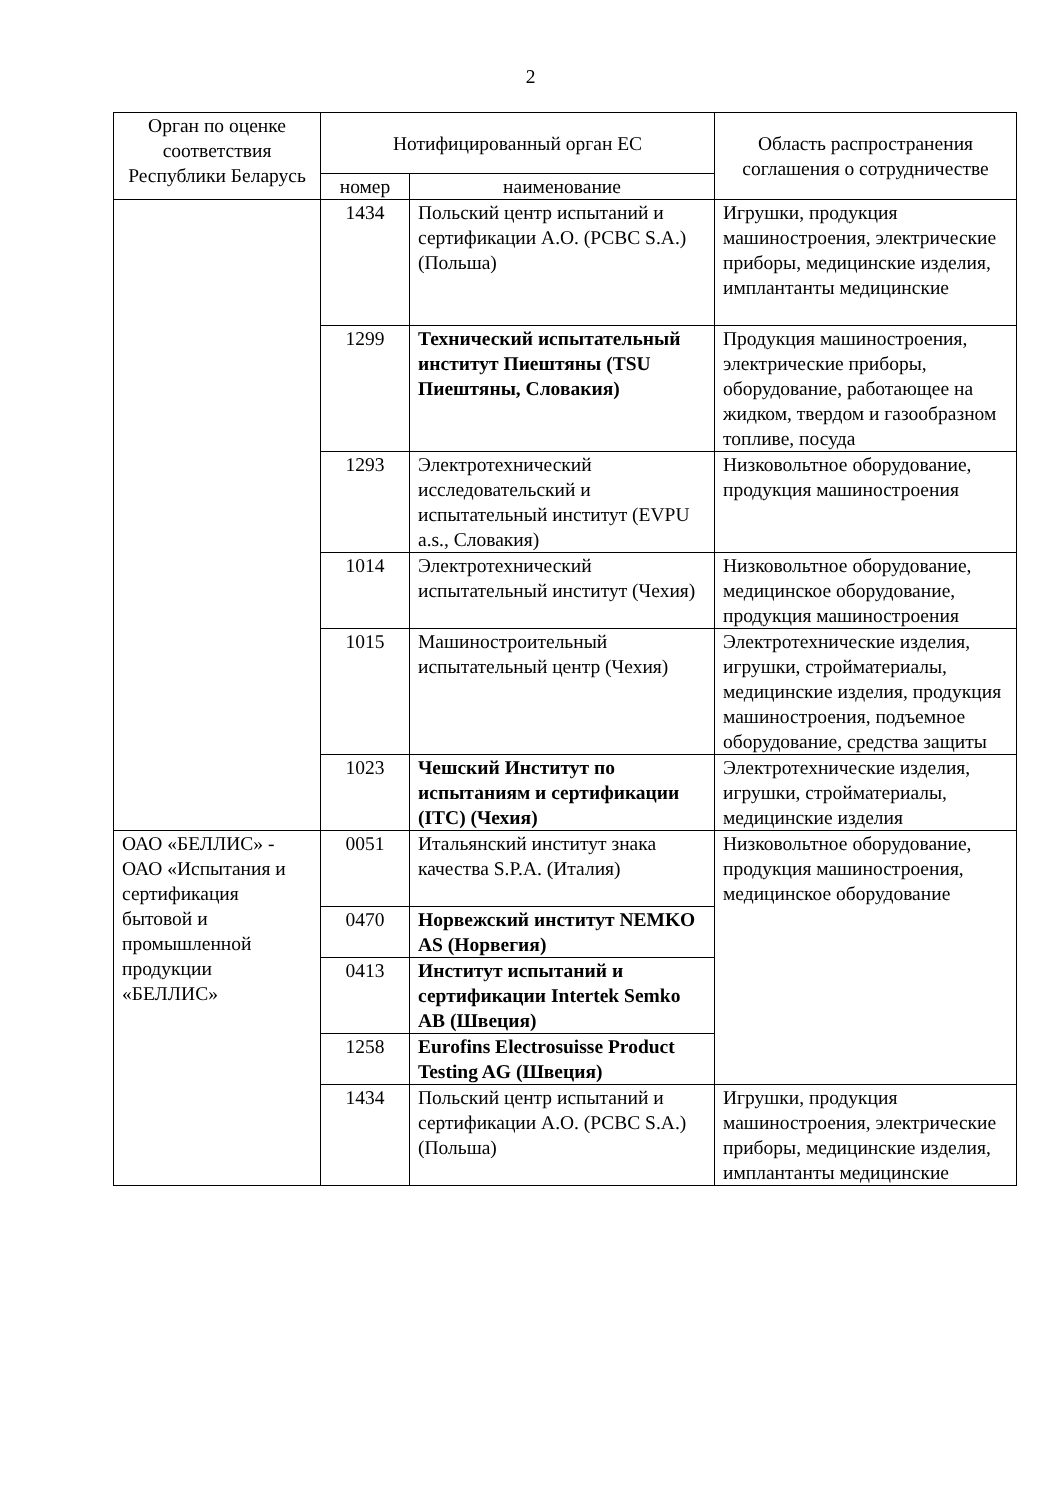2
| Орган по оценке соответствия Республики Беларусь | Нотифицированный орган ЕС | | Область распространения соглашения о сотрудничестве |
| --- | --- | --- | --- |
| | номер | наименование | |
| | 1434 | Польский центр испытаний и сертификации А.О. (PCBC S.A.) (Польша) | Игрушки, продукция машиностроения, электрические приборы, медицинские изделия, имплантанты медицинские |
| | 1299 | Технический испытательный институт Пиештяны (TSU Пиештяны, Словакия) | Продукция машиностроения, электрические приборы, оборудование, работающее на жидком, твердом и газообразном топливе, посуда |
| | 1293 | Электротехнический исследовательский и испытательный институт (EVPU a.s., Словакия) | Низковольтное оборудование, продукция машиностроения |
| | 1014 | Электротехнический испытательный институт (Чехия) | Низковольтное оборудование, медицинское оборудование, продукция машиностроения |
| | 1015 | Машиностроительный испытательный центр (Чехия) | Электротехнические изделия, игрушки, стройматериалы, медицинские изделия, продукция машиностроения, подъемное оборудование, средства защиты |
| | 1023 | Чешский Институт по испытаниям и сертификации (ITC) (Чехия) | Электротехнические изделия, игрушки, стройматериалы, медицинские изделия |
| ОАО «БЕЛЛИС» - ОАО «Испытания и сертификация бытовой и промышленной продукции «БЕЛЛИС» | 0051 | Итальянский институт знака качества S.P.A. (Италия) | Низковольтное оборудование, продукция машиностроения, медицинское оборудование |
| | 0470 | Норвежский институт NEMKO AS (Норвегия) | |
| | 0413 | Институт испытаний и сертификации Intertek Semko AB (Швеция) | |
| | 1258 | Eurofins Electrosuisse Product Testing AG (Швеция) | |
| | 1434 | Польский центр испытаний и сертификации А.О. (PCBC S.A.) (Польша) | Игрушки, продукция машиностроения, электрические приборы, медицинские изделия, имплантанты медицинские |